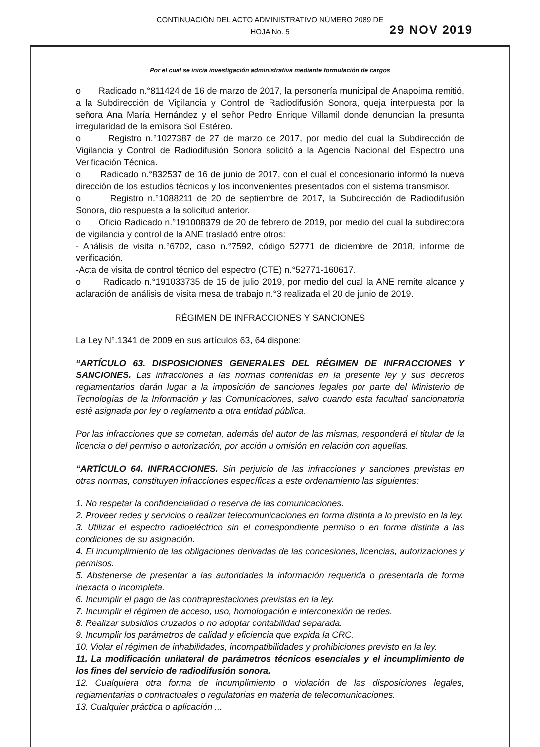CONTINUACIÓN DEL ACTO ADMINISTRATIVO NÚMERO 2089 DE
HOJA No. 5
29 NOV 2019
Por el cual se inicia investigación administrativa mediante formulación de cargos
o Radicado n.°811424 de 16 de marzo de 2017, la personería municipal de Anapoima remitió, a la Subdirección de Vigilancia y Control de Radiodifusión Sonora, queja interpuesta por la señora Ana María Hernández y el señor Pedro Enrique Villamil donde denuncian la presunta irregularidad de la emisora Sol Estéreo.
o Registro n.°1027387 de 27 de marzo de 2017, por medio del cual la Subdirección de Vigilancia y Control de Radiodifusión Sonora solicitó a la Agencia Nacional del Espectro una Verificación Técnica.
o Radicado n.°832537 de 16 de junio de 2017, con el cual el concesionario informó la nueva dirección de los estudios técnicos y los inconvenientes presentados con el sistema transmisor.
o Registro n.°1088211 de 20 de septiembre de 2017, la Subdirección de Radiodifusión Sonora, dio respuesta a la solicitud anterior.
o Oficio Radicado n.°191008379 de 20 de febrero de 2019, por medio del cual la subdirectora de vigilancia y control de la ANE trasladó entre otros:
- Análisis de visita n.°6702, caso n.°7592, código 52771 de diciembre de 2018, informe de verificación.
-Acta de visita de control técnico del espectro (CTE) n.°52771-160617.
o Radicado n.°191033735 de 15 de julio 2019, por medio del cual la ANE remite alcance y aclaración de análisis de visita mesa de trabajo n.°3 realizada el 20 de junio de 2019.
RÉGIMEN DE INFRACCIONES Y SANCIONES
La Ley N°.1341 de 2009 en sus artículos 63, 64 dispone:
“ARTÍCULO 63. DISPOSICIONES GENERALES DEL RÉGIMEN DE INFRACCIONES Y SANCIONES. Las infracciones a las normas contenidas en la presente ley y sus decretos reglamentarios darán lugar a la imposición de sanciones legales por parte del Ministerio de Tecnologías de la Información y las Comunicaciones, salvo cuando esta facultad sancionatoria esté asignada por ley o reglamento a otra entidad pública.
Por las infracciones que se cometan, además del autor de las mismas, responderá el titular de la licencia o del permiso o autorización, por acción u omisión en relación con aquellas.
“ARTÍCULO 64. INFRACCIONES. Sin perjuicio de las infracciones y sanciones previstas en otras normas, constituyen infracciones específicas a este ordenamiento las siguientes:
1. No respetar la confidencialidad o reserva de las comunicaciones.
2. Proveer redes y servicios o realizar telecomunicaciones en forma distinta a lo previsto en la ley.
3. Utilizar el espectro radioeléctrico sin el correspondiente permiso o en forma distinta a las condiciones de su asignación.
4. El incumplimiento de las obligaciones derivadas de las concesiones, licencias, autorizaciones y permisos.
5. Abstenerse de presentar a las autoridades la información requerida o presentarla de forma inexacta o incompleta.
6. Incumplir el pago de las contraprestaciones previstas en la ley.
7. Incumplir el régimen de acceso, uso, homologación e interconexión de redes.
8. Realizar subsidios cruzados o no adoptar contabilidad separada.
9. Incumplir los parámetros de calidad y eficiencia que expida la CRC.
10. Violar el régimen de inhabilidades, incompatibilidades y prohibiciones previsto en la ley.
11. La modificación unilateral de parámetros técnicos esenciales y el incumplimiento de los fines del servicio de radiodifusión sonora.
12. Cualquiera otra forma de incumplimiento o violación de las disposiciones legales, reglamentarias o contractuales o regulatorias en materia de telecomunicaciones.
13. Cualquier práctica o aplicación ...